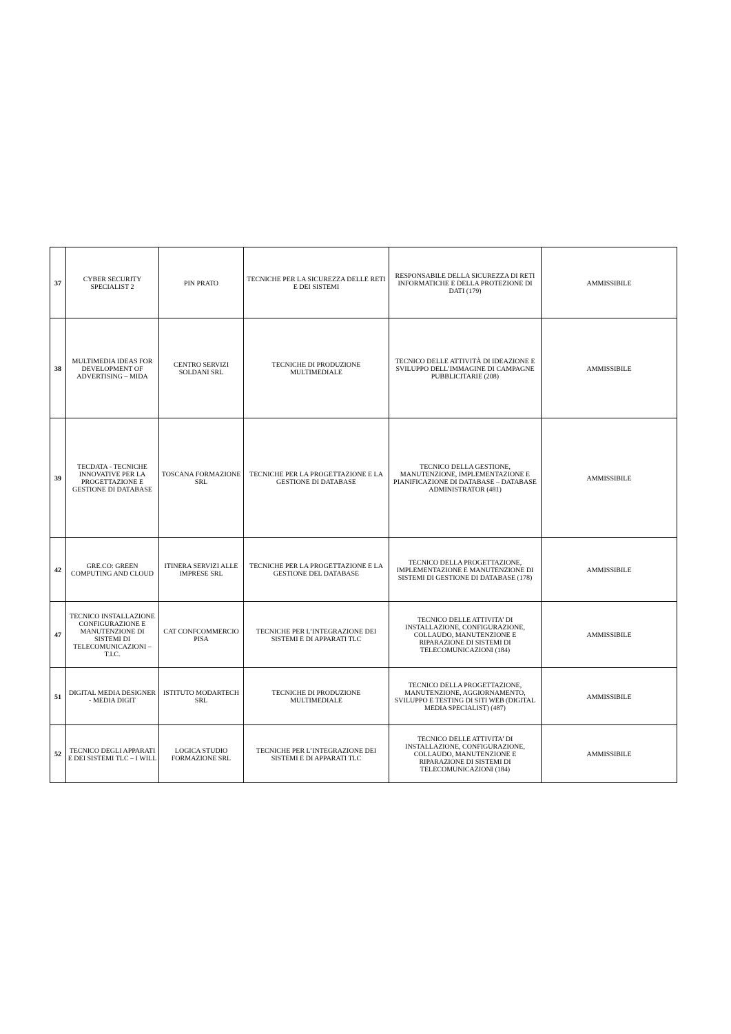| 37 | CYBER SECURITY SPECIALIST 2 | PIN PRATO | TECNICHE PER LA SICUREZZA DELLE RETI E DEI SISTEMI | RESPONSABILE DELLA SICUREZZA DI RETI INFORMATICHE E DELLA PROTEZIONE DI DATI (179) | AMMISSIBILE |
| 38 | MULTIMEDIA IDEAS FOR DEVELOPMENT OF ADVERTISING – MIDA | CENTRO SERVIZI SOLDANI SRL | TECNICHE DI PRODUZIONE MULTIMEDIALE | TECNICO DELLE ATTIVITÀ DI IDEAZIONE E SVILUPPO DELL’IMMAGINE DI CAMPAGNE PUBBLICITARIE (208) | AMMISSIBILE |
| 39 | TECDATA - TECNICHE INNOVATIVE PER LA PROGETTAZIONE E GESTIONE DI DATABASE | TOSCANA FORMAZIONE SRL | TECNICHE PER LA PROGETTAZIONE E LA GESTIONE DI DATABASE | TECNICO DELLA GESTIONE, MANUTENZIONE, IMPLEMENTAZIONE E PIANIFICAZIONE DI DATABASE – DATABASE ADMINISTRATOR (481) | AMMISSIBILE |
| 42 | GRE.CO: GREEN COMPUTING AND CLOUD | ITINERA SERVIZI ALLE IMPRESE SRL | TECNICHE PER LA PROGETTAZIONE E LA GESTIONE DEL DATABASE | TECNICO DELLA PROGETTAZIONE, IMPLEMENTAZIONE E MANUTENZIONE DI SISTEMI DI GESTIONE DI DATABASE (178) | AMMISSIBILE |
| 47 | TECNICO INSTALLAZIONE CONFIGURAZIONE E MANUTENZIONE DI SISTEMI DI TELECOMUNICAZIONI – T.I.C. | CAT CONFCOMMERCIO PISA | TECNICHE PER L’INTEGRAZIONE DEI SISTEMI E DI APPARATI TLC | TECNICO DELLE ATTIVITA’ DI INSTALLAZIONE, CONFIGURAZIONE, COLLAUDO, MANUTENZIONE E RIPARAZIONE DI SISTEMI DI TELECOMUNICAZIONI (184) | AMMISSIBILE |
| 51 | DIGITAL MEDIA DESIGNER - MEDIA DIGIT | ISTITUTO MODARTECH SRL | TECNICHE DI PRODUZIONE MULTIMEDIALE | TECNICO DELLA PROGETTAZIONE, MANUTENZIONE, AGGIORNAMENTO, SVILUPPO E TESTING DI SITI WEB (DIGITAL MEDIA SPECIALIST) (487) | AMMISSIBILE |
| 52 | TECNICO DEGLI APPARATI E DEI SISTEMI TLC – I WILL | LOGICA STUDIO FORMAZIONE SRL | TECNICHE PER L’INTEGRAZIONE DEI SISTEMI E DI APPARATI TLC | TECNICO DELLE ATTIVITA’ DI INSTALLAZIONE, CONFIGURAZIONE, COLLAUDO, MANUTENZIONE E RIPARAZIONE DI SISTEMI DI TELECOMUNICAZIONI (184) | AMMISSIBILE |